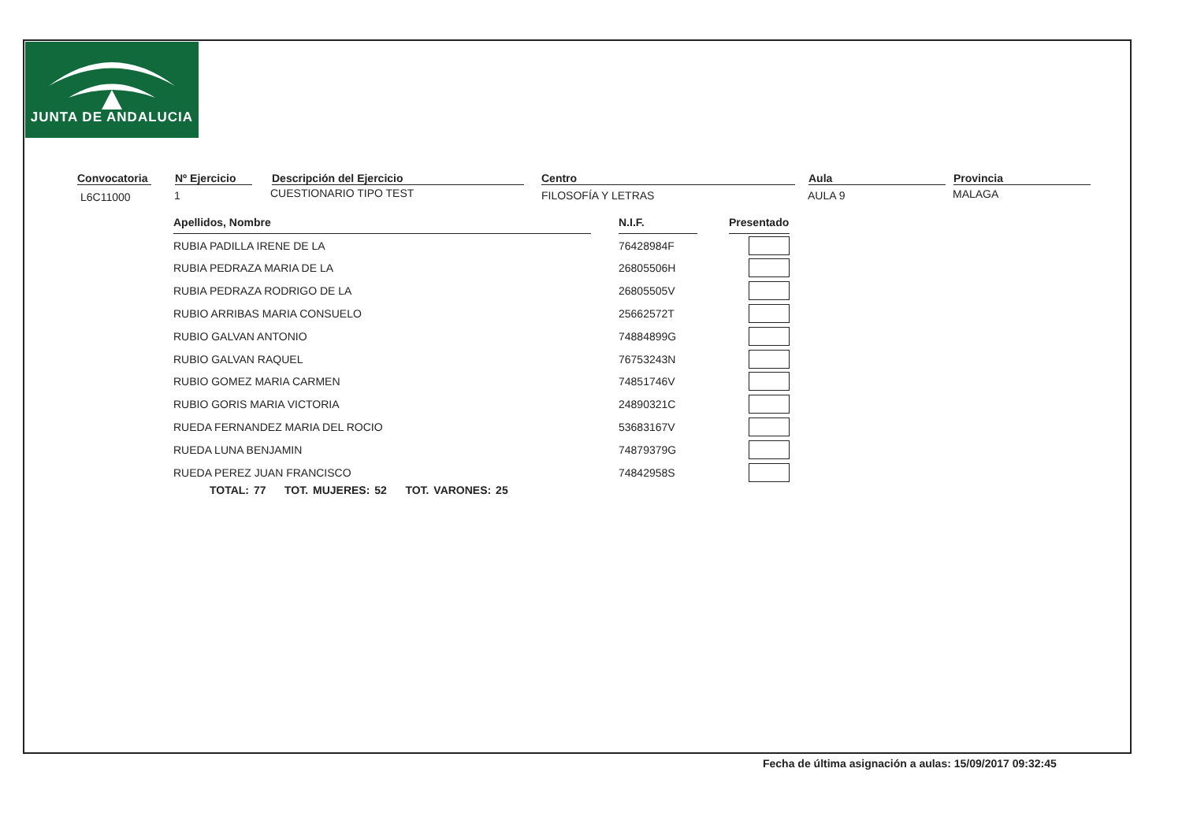JUNTA DE ANDALUCIA
Convocatoria Nº Ejercicio Descripción del Ejercicio Centro Aula Provincia
L6C11000 1 CUESTIONARIO TIPO TEST FILOSOFÍA Y LETRAS AULA 9 MALAGA
| Apellidos, Nombre | | N.I.F. | | Presentado |
| RUBIA PADILLA IRENE DE LA | | 76428984F | | |
| RUBIA PEDRAZA MARIA DE LA | | 26805506H | | |
| RUBIA PEDRAZA RODRIGO DE LA | | 26805505V | | |
| RUBIO ARRIBAS MARIA CONSUELO | | 25662572T | | |
| RUBIO GALVAN ANTONIO | | 74884899G | | |
| RUBIO GALVAN RAQUEL | | 76753243N | | |
| RUBIO GOMEZ MARIA CARMEN | | 74851746V | | |
| RUBIO GORIS MARIA VICTORIA | | 24890321C | | |
| RUEDA FERNANDEZ MARIA DEL ROCIO | | 53683167V | | |
| RUEDA LUNA BENJAMIN | | 74879379G | | |
| RUEDA PEREZ JUAN FRANCISCO | | 74842958S | | |
TOTAL: 77 TOT. MUJERES: 52 TOT. VARONES: 25
Fecha de última asignación a aulas: 15/09/2017 09:32:45